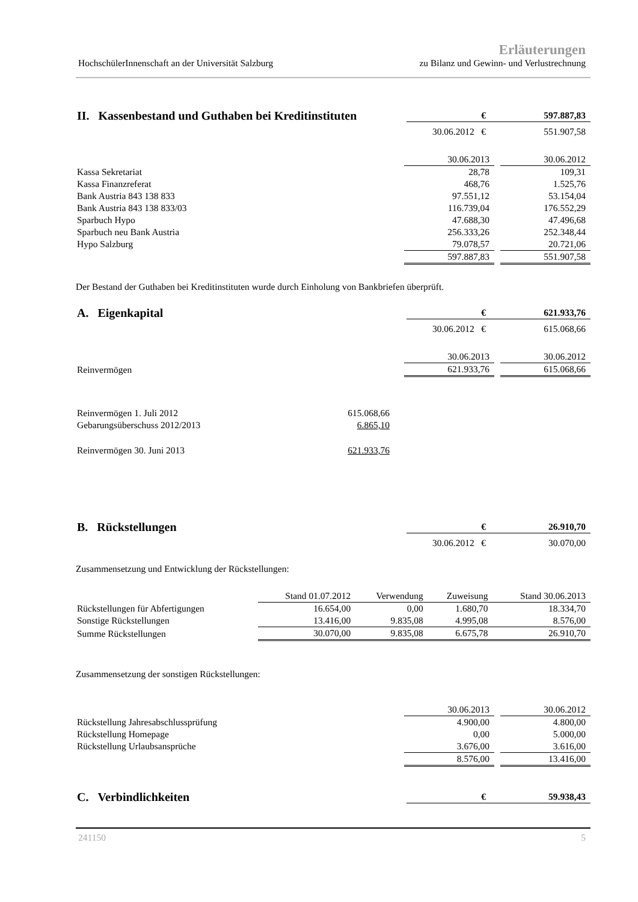HochschülerInnenschaft an der Universität Salzburg
Erläuterungen
zu Bilanz und Gewinn- und Verlustrechnung
| II. Kassenbestand und Guthaben bei Kreditinstituten | € | 597.887,83 |
| | 30.06.2012 € | 551.907,58 |
| | 30.06.2013 | | 30.06.2012 |
| Kassa Sekretariat | 28,78 | | 109,31 |
| Kassa Finanzreferat | 468,76 | | 1.525,76 |
| Bank Austria 843 138 833 | 97.551,12 | | 53.154,04 |
| Bank Austria 843 138 833/03 | 116.739,04 | | 176.552,29 |
| Sparbuch Hypo | 47.688,30 | | 47.496,68 |
| Sparbuch neu Bank Austria | 256.333,26 | | 252.348,44 |
| Hypo Salzburg | 79.078,57 | | 20.721,06 |
| | 597.887,83 | | 551.907,58 |
Der Bestand der Guthaben bei Kreditinstituten wurde durch Einholung von Bankbriefen überprüft.
| A. Eigenkapital | € | 621.933,76 |
| | 30.06.2012 € | 615.068,66 |
| | 30.06.2013 | | 30.06.2012 |
| Reinvermögen | 621.933,76 | | 615.068,66 |
| Reinvermögen 1. Juli 2012 | 615.068,66 |
| Gebarungsüberschuss 2012/2013 | 6.865,10 |
| Reinvermögen 30. Juni 2013 | 621.933,76 |
| B. Rückstellungen | € | 26.910,70 |
| | 30.06.2012 € | 30.070,00 |
Zusammensetzung und Entwicklung der Rückstellungen:
| | Stand 01.07.2012 | Verwendung | Zuweisung | Stand 30.06.2013 |
| Rückstellungen für Abfertigungen | 16.654,00 | 0,00 | 1.680,70 | 18.334,70 |
| Sonstige Rückstellungen | 13.416,00 | 9.835,08 | 4.995,08 | 8.576,00 |
| Summe Rückstellungen | 30.070,00 | 9.835,08 | 6.675,78 | 26.910,70 |
Zusammensetzung der sonstigen Rückstellungen:
| | 30.06.2013 | | 30.06.2012 |
| Rückstellung Jahresabschlussprüfung | 4.900,00 | | 4.800,00 |
| Rückstellung Homepage | 0,00 | | 5.000,00 |
| Rückstellung Urlaubsansprüche | 3.676,00 | | 3.616,00 |
| | 8.576,00 | | 13.416,00 |
| C. Verbindlichkeiten | € | 59.938,43 |
241150 5